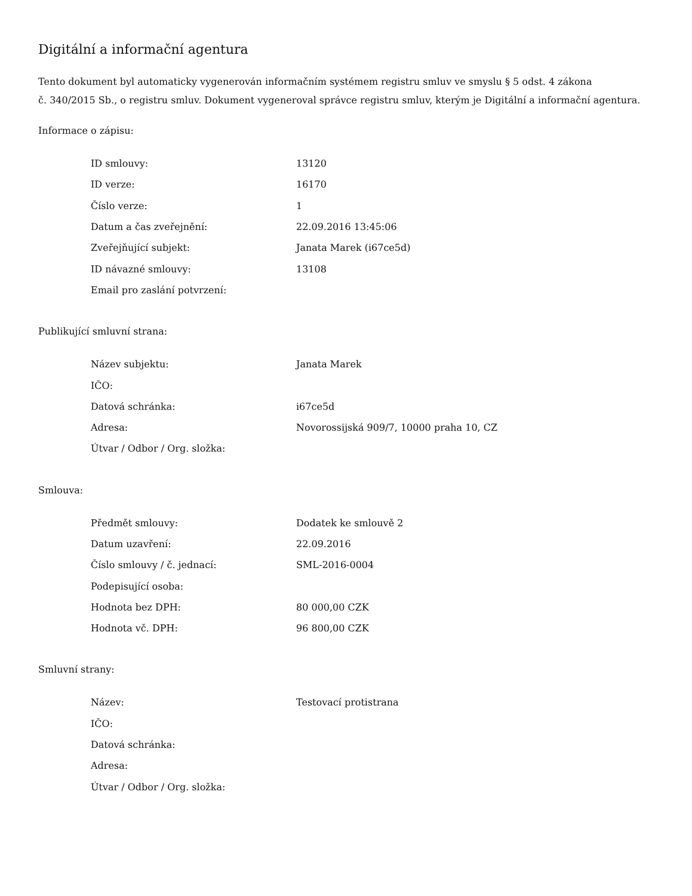Digitální a informační agentura
Tento dokument byl automaticky vygenerován informačním systémem registru smluv ve smyslu § 5 odst. 4 zákona
č. 340/2015 Sb., o registru smluv. Dokument vygeneroval správce registru smluv, kterým je Digitální a informační agentura.
Informace o zápisu:
| ID smlouvy: | 13120 |
| ID verze: | 16170 |
| Číslo verze: | 1 |
| Datum a čas zveřejnění: | 22.09.2016 13:45:06 |
| Zveřejňující subjekt: | Janata Marek (i67ce5d) |
| ID návazné smlouvy: | 13108 |
| Email pro zaslání potvrzení: | |
Publikující smluvní strana:
| Název subjektu: | Janata Marek |
| IČO: | |
| Datová schránka: | i67ce5d |
| Adresa: | Novorossijská 909/7, 10000 praha 10, CZ |
| Útvar / Odbor / Org. složka: | |
Smlouva:
| Předmět smlouvy: | Dodatek ke smlouvě 2 |
| Datum uzavření: | 22.09.2016 |
| Číslo smlouvy / č. jednací: | SML-2016-0004 |
| Podepisující osoba: | |
| Hodnota bez DPH: | 80 000,00 CZK |
| Hodnota vč. DPH: | 96 800,00 CZK |
Smluvní strany:
| Název: | Testovací protistrana |
| IČO: | |
| Datová schránka: | |
| Adresa: | |
| Útvar / Odbor / Org. složka: | |